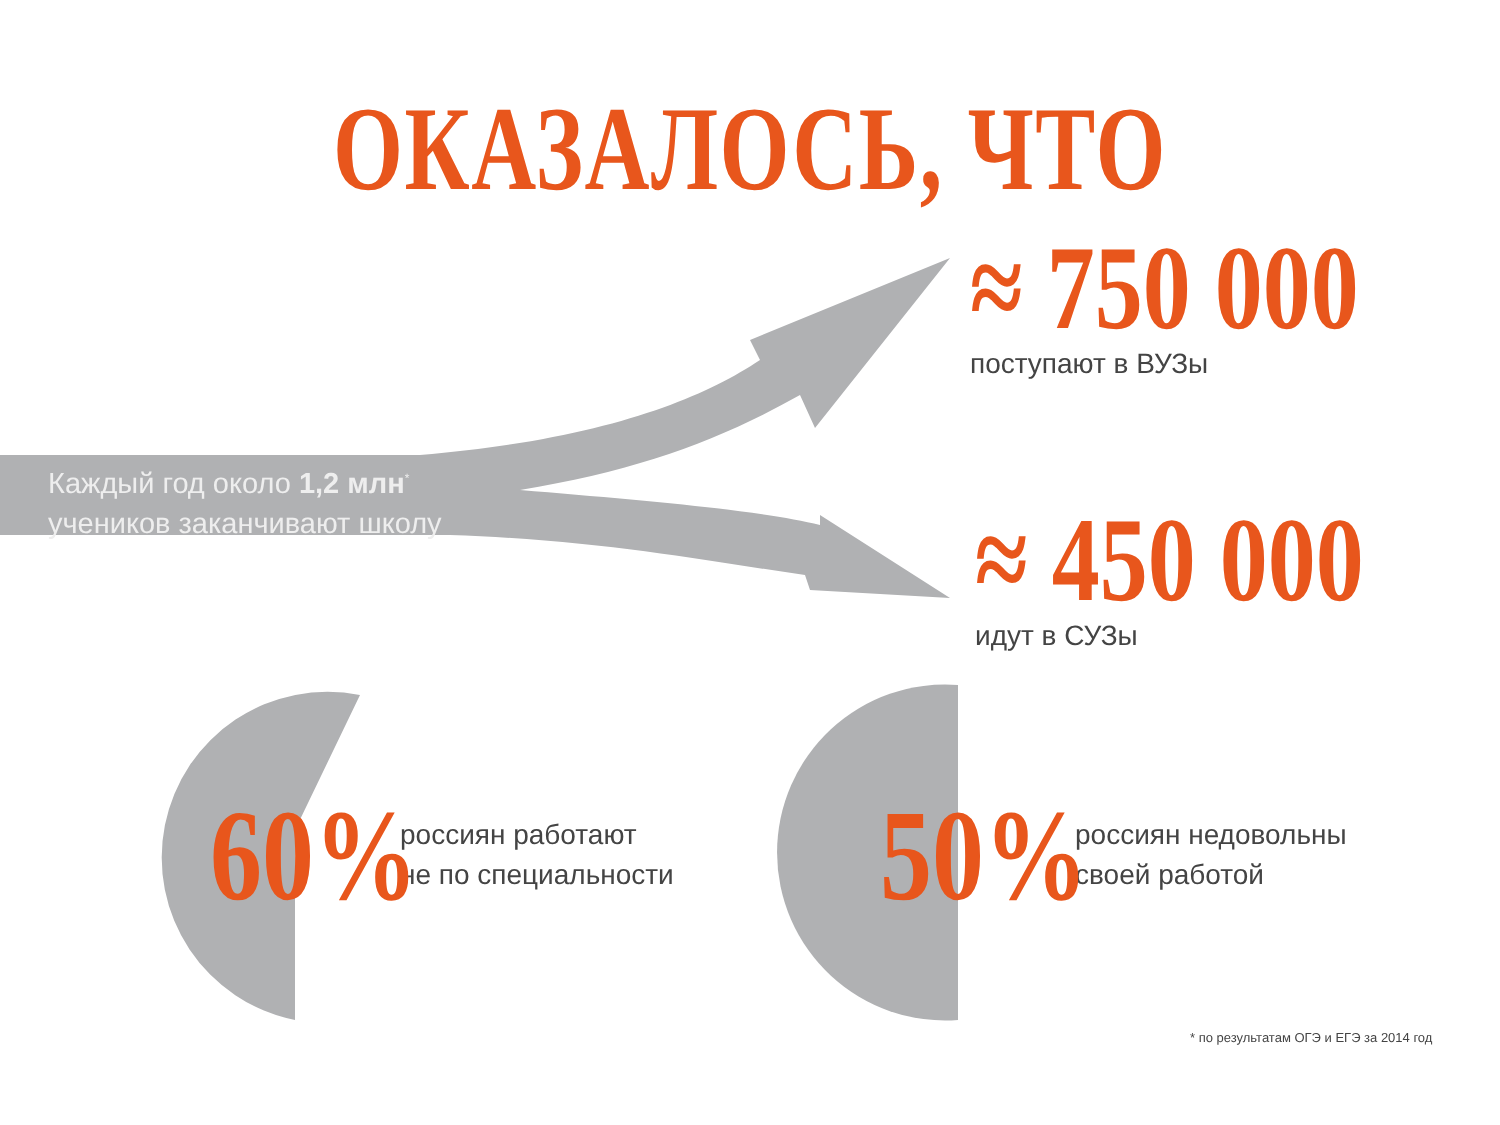ОКАЗАЛОСЬ, ЧТО
Каждый год около 1,2 млн<sup>*</sup>
учеников заканчивают школу
≈ 750 000
поступают в ВУЗы
≈ 450 000
идут в СУЗы
60%
россиян работают
не по специальности
50%
россиян недовольны
своей работой
* по результатам ОГЭ и ЕГЭ за 2014 год